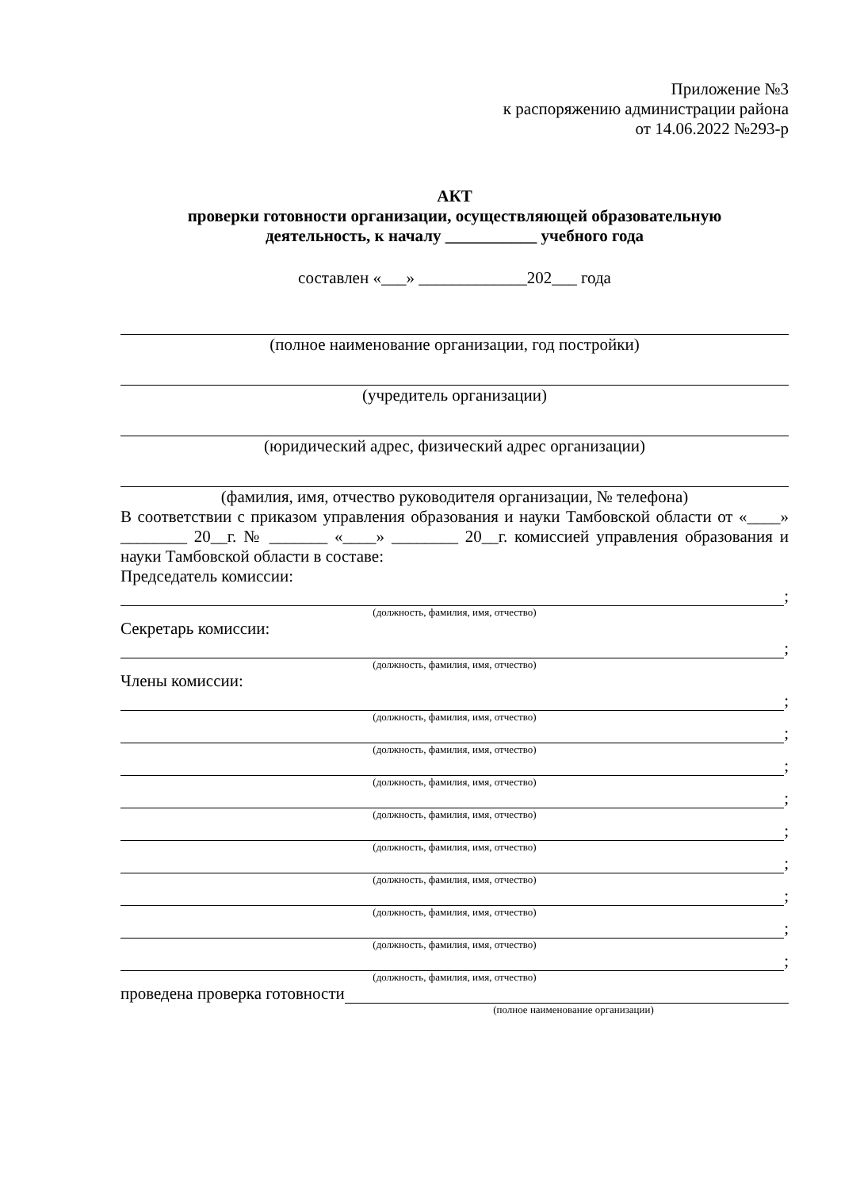Приложение №3
к распоряжению администрации района
от 14.06.2022 №293-р
АКТ
проверки готовности организации, осуществляющей образовательную
деятельность, к началу ___________ учебного года
составлен «___» _____________202___ года
(полное наименование организации, год постройки)
(учредитель организации)
(юридический адрес, физический адрес организации)
(фамилия, имя, отчество руководителя организации, № телефона)
В соответствии с приказом управления образования и науки Тамбовской области от «____» ________ 20__г. № _______ «____» ________ 20__г. комиссией управления образования и науки Тамбовской области в составе:
Председатель комиссии:
;
(должность, фамилия, имя, отчество)
Секретарь комиссии:
;
(должность, фамилия, имя, отчество)
Члены комиссии:
;
(должность, фамилия, имя, отчество)
;
(должность, фамилия, имя, отчество)
;
(должность, фамилия, имя, отчество)
;
(должность, фамилия, имя, отчество)
;
(должность, фамилия, имя, отчество)
;
(должность, фамилия, имя, отчество)
;
(должность, фамилия, имя, отчество)
;
(должность, фамилия, имя, отчество)
;
(должность, фамилия, имя, отчество)
проведена проверка готовности
(полное наименование организации)